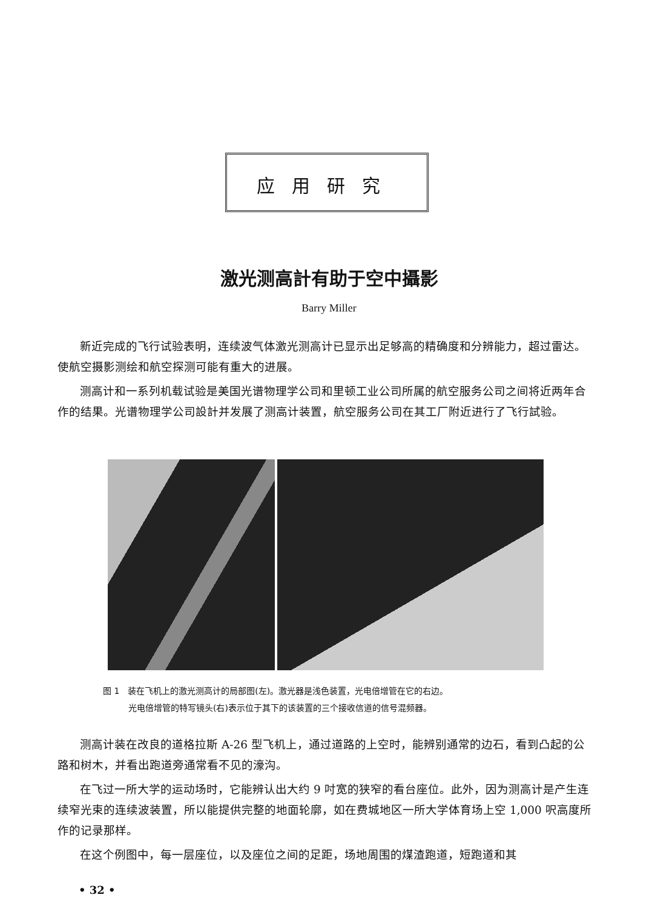应用研究
激光测高計有助于空中攝影
Barry Miller
新近完成的飞行试验表明，连续波气体激光测高计已显示出足够高的精确度和分辨能力，超过雷达。使航空摄影测绘和航空探测可能有重大的进展。
测高计和一系列机载试验是美国光谱物理学公司和里顿工业公司所属的航空服务公司之间将近两年合作的结果。光谱物理学公司設計并发展了测高计装置，航空服务公司在其工厂附近进行了飞行試验。
图 1　装在飞机上的激光测高计的局部图(左)。激光器是浅色装置，光电倍增管在它的右边。
　　　光电倍增管的特写镜头(右)表示位于其下的该装置的三个接收信道的信号混频器。
测高计装在改良的道格拉斯 A-26 型飞机上，通过道路的上空时，能辨别通常的边石，看到凸起的公路和树木，并看出跑道旁通常看不见的濠沟。
在飞过一所大学的运动场时，它能辨认出大约 9 吋宽的狭窄的看台座位。此外，因为测高计是产生连续窄光束的连续波装置，所以能提供完整的地面轮廓，如在费城地区一所大学体育场上空 1,000 呎高度所作的记录那样。
在这个例图中，每一层座位，以及座位之间的足距，场地周围的煤渣跑道，短跑道和其
• 32 •